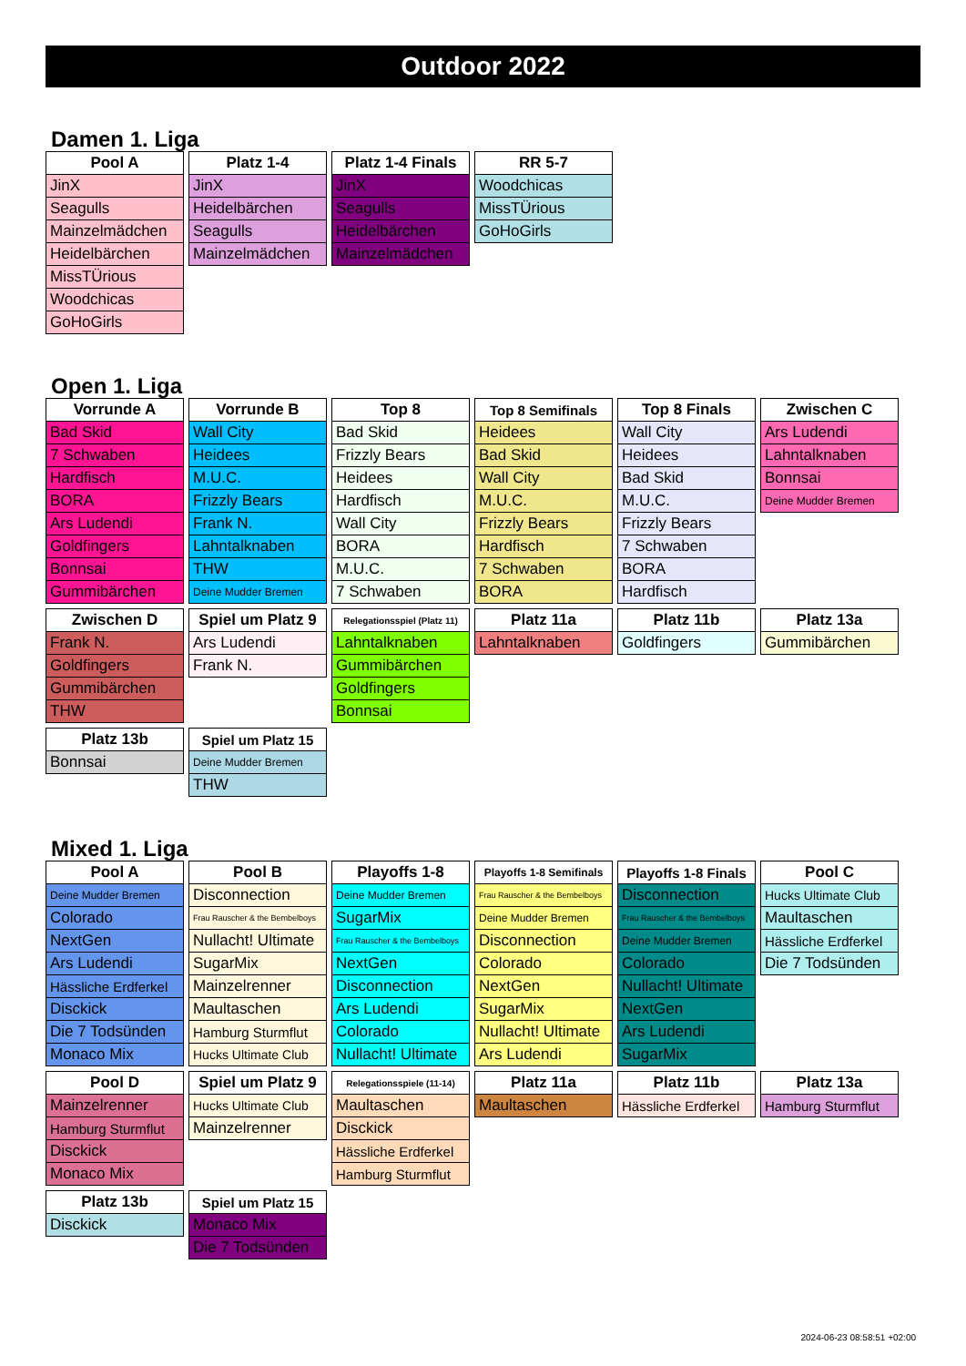Outdoor 2022
Damen 1. Liga
| Pool A |
| --- |
| JinX |
| Seagulls |
| Mainzelmädchen |
| Heidelbärchen |
| MissTÜrious |
| Woodchicas |
| GoHoGirls |
| Platz 1-4 |
| --- |
| JinX |
| Heidelbärchen |
| Seagulls |
| Mainzelmädchen |
| Platz 1-4 Finals |
| --- |
| JinX |
| Seagulls |
| Heidelbärchen |
| Mainzelmädchen |
| RR 5-7 |
| --- |
| Woodchicas |
| MissTÜrious |
| GoHoGirls |
Open 1. Liga
| Vorrunde A |
| --- |
| Bad Skid |
| 7 Schwaben |
| Hardfisch |
| BORA |
| Ars Ludendi |
| Goldfingers |
| Bonnsai |
| Gummibärchen |
| Vorrunde B |
| --- |
| Wall City |
| Heidees |
| M.U.C. |
| Frizzly Bears |
| Frank N. |
| Lahntalknaben |
| THW |
| Deine Mudder Bremen |
| Top 8 |
| --- |
| Bad Skid |
| Frizzly Bears |
| Heidees |
| Hardfisch |
| Wall City |
| BORA |
| M.U.C. |
| 7 Schwaben |
| Top 8 Semifinals |
| --- |
| Heidees |
| Bad Skid |
| Wall City |
| M.U.C. |
| Frizzly Bears |
| Hardfisch |
| 7 Schwaben |
| BORA |
| Top 8 Finals |
| --- |
| Wall City |
| Heidees |
| Bad Skid |
| M.U.C. |
| Frizzly Bears |
| 7 Schwaben |
| BORA |
| Hardfisch |
| Zwischen C |
| --- |
| Ars Ludendi |
| Lahntalknaben |
| Bonnsai |
| Deine Mudder Bremen |
| Zwischen D |
| --- |
| Frank N. |
| Goldfingers |
| Gummibärchen |
| THW |
| Spiel um Platz 9 |
| --- |
| Ars Ludendi |
| Frank N. |
| Relegationsspiel (Platz 11) |
| --- |
| Lahntalknaben |
| Gummibärchen |
| Goldfingers |
| Bonnsai |
| Platz 11a |
| --- |
| Lahntalknaben |
| Platz 11b |
| --- |
| Goldfingers |
| Platz 13a |
| --- |
| Gummibärchen |
| Platz 13b |
| --- |
| Bonnsai |
| Spiel um Platz 15 |
| --- |
| Deine Mudder Bremen |
| THW |
Mixed 1. Liga
| Pool A |
| --- |
| Deine Mudder Bremen |
| Colorado |
| NextGen |
| Ars Ludendi |
| Hässliche Erdferkel |
| Disckick |
| Die 7 Todsünden |
| Monaco Mix |
| Pool B |
| --- |
| Disconnection |
| Frau Rauscher & the Bembelboys |
| Nullacht! Ultimate |
| SugarMix |
| Mainzelrenner |
| Maultaschen |
| Hamburg Sturmflut |
| Hucks Ultimate Club |
| Playoffs 1-8 |
| --- |
| Deine Mudder Bremen |
| SugarMix |
| Frau Rauscher & the Bembelboys |
| NextGen |
| Disconnection |
| Ars Ludendi |
| Colorado |
| Nullacht! Ultimate |
| Playoffs 1-8 Semifinals |
| --- |
| Frau Rauscher & the Bembelboys |
| Deine Mudder Bremen |
| Disconnection |
| Colorado |
| NextGen |
| SugarMix |
| Nullacht! Ultimate |
| Ars Ludendi |
| Playoffs 1-8 Finals |
| --- |
| Disconnection |
| Frau Rauscher & the Bembelboys |
| Deine Mudder Bremen |
| Colorado |
| Nullacht! Ultimate |
| NextGen |
| Ars Ludendi |
| SugarMix |
| Pool C |
| --- |
| Hucks Ultimate Club |
| Maultaschen |
| Hässliche Erdferkel |
| Die 7 Todsünden |
| Pool D |
| --- |
| Mainzelrenner |
| Hamburg Sturmflut |
| Disckick |
| Monaco Mix |
| Spiel um Platz 9 |
| --- |
| Hucks Ultimate Club |
| Mainzelrenner |
| Relegationsspiele (11-14) |
| --- |
| Maultaschen |
| Disckick |
| Hässliche Erdferkel |
| Hamburg Sturmflut |
| Platz 11a |
| --- |
| Maultaschen |
| Platz 11b |
| --- |
| Hässliche Erdferkel |
| Platz 13a |
| --- |
| Hamburg Sturmflut |
| Platz 13b |
| --- |
| Disckick |
| Spiel um Platz 15 |
| --- |
| Monaco Mix |
| Die 7 Todsünden |
2024-06-23 08:58:51 +02:00